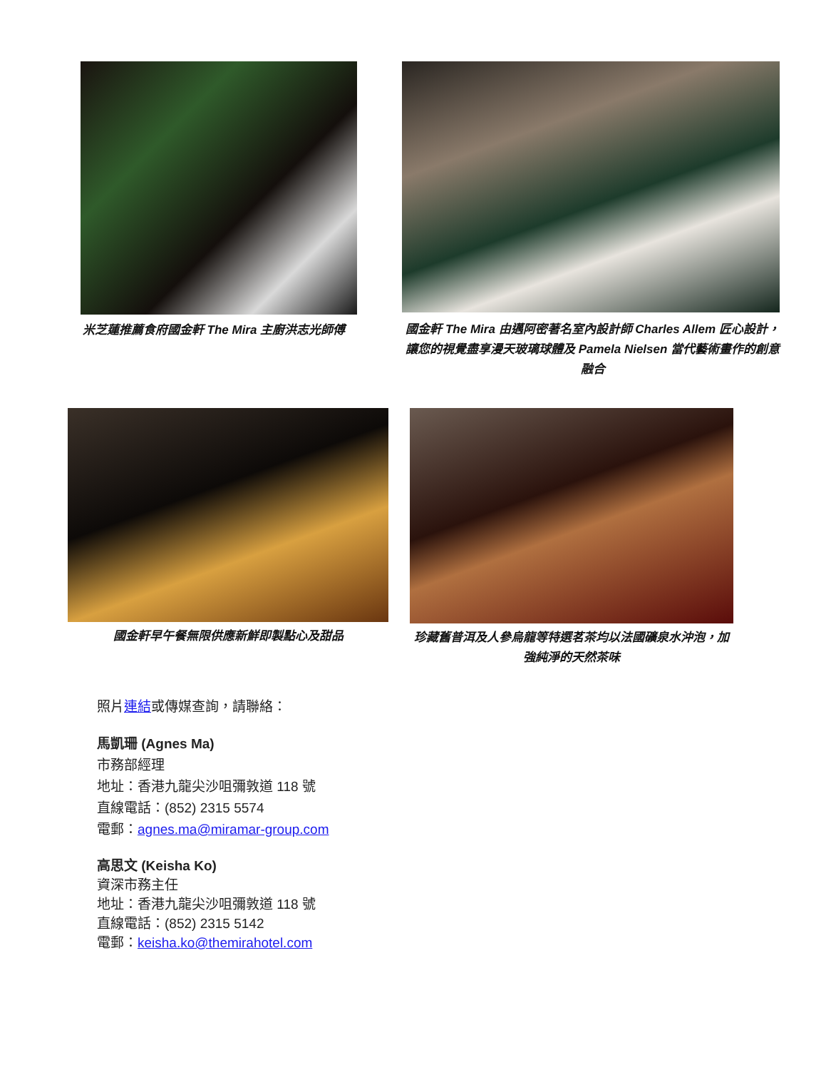米芝蓮推薦食府國金軒 The Mira 主廚洪志光師傅 國金軒 The Mira 由邁阿密著名室內設計師 Charles Allem 匠心設計，讓您的視覺盡享漫天玻璃球體及 Pamela Nielsen 當代藝術畫作的創意融合
國金軒早午餐無限供應新鮮即製點心及甜品 珍藏舊普洱及人參烏龍等特選茗茶均以法國礦泉水沖泡，加強純淨的天然茶味
照片連結或傳媒查詢，請聯絡：
馬凱珊 (Agnes Ma)
市務部經理
地址：香港九龍尖沙咀彌敦道 118 號
直線電話：(852) 2315 5574
電郵：agnes.ma@miramar-group.com
高思文 (Keisha Ko)
資深市務主任
地址：香港九龍尖沙咀彌敦道 118 號
直線電話：(852) 2315 5142
電郵：keisha.ko@themirahotel.com